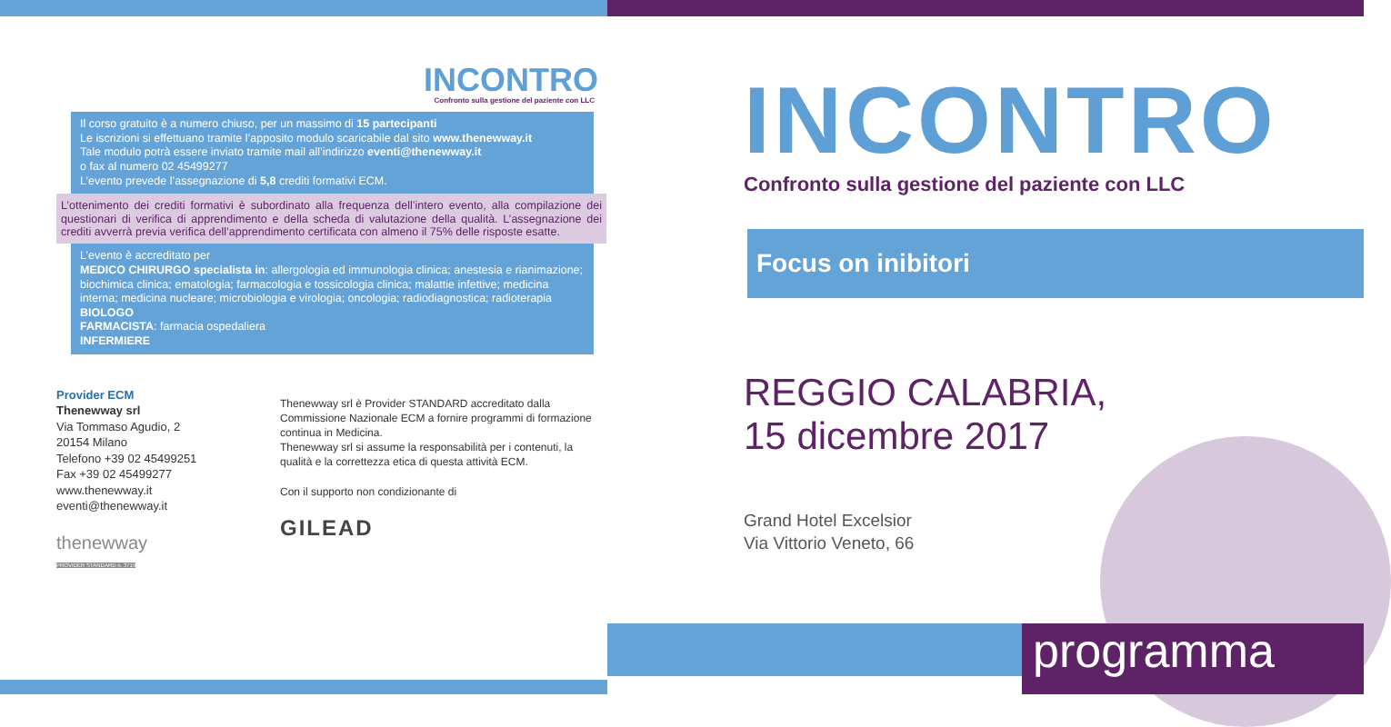INCONTRO
Confronto sulla gestione del paziente con LLC
Il corso gratuito è a numero chiuso, per un massimo di 15 partecipanti
Le iscrizioni si effettuano tramite l’apposito modulo scaricabile dal sito www.thenewway.it
Tale modulo potrà essere inviato tramite mail all’indirizzo eventi@thenewway.it
o fax al numero 02 45499277
L’evento prevede l’assegnazione di 5,8 crediti formativi ECM.
L’ottenimento dei crediti formativi è subordinato alla frequenza dell’intero evento, alla compilazione dei questionari di verifica di apprendimento e della scheda di valutazione della qualità. L’assegnazione dei crediti avverrà previa verifica dell’apprendimento certificata con almeno il 75% delle risposte esatte.
L’evento è accreditato per
MEDICO CHIRURGO specialista in: allergologia ed immunologia clinica; anestesia e rianimazione; biochimica clinica; ematologia; farmacologia e tossicologia clinica; malattie infettive; medicina interna; medicina nucleare; microbiologia e virologia; oncologia; radiodiagnostica; radioterapia
BIOLOGO
FARMACISTA: farmacia ospedaliera
INFERMIERE
Provider ECM
Thenewway srl
Via Tommaso Agudio, 2
20154 Milano
Telefono +39 02 45499251
Fax +39 02 45499277
www.thenewway.it
eventi@thenewway.it
thenewway
PROVIDER STANDARD n. 3719
Thenewway srl è Provider STANDARD accreditato dalla Commissione Nazionale ECM a fornire programmi di formazione continua in Medicina.
Thenewway srl si assume la responsabilità per i contenuti, la qualità e la correttezza etica di questa attività ECM.
Con il supporto non condizionante di
GILEAD
INCONTRO
Confronto sulla gestione del paziente con LLC
Focus on inibitori
REGGIO CALABRIA,
15 dicembre 2017
Grand Hotel Excelsior
Via Vittorio Veneto, 66
programma